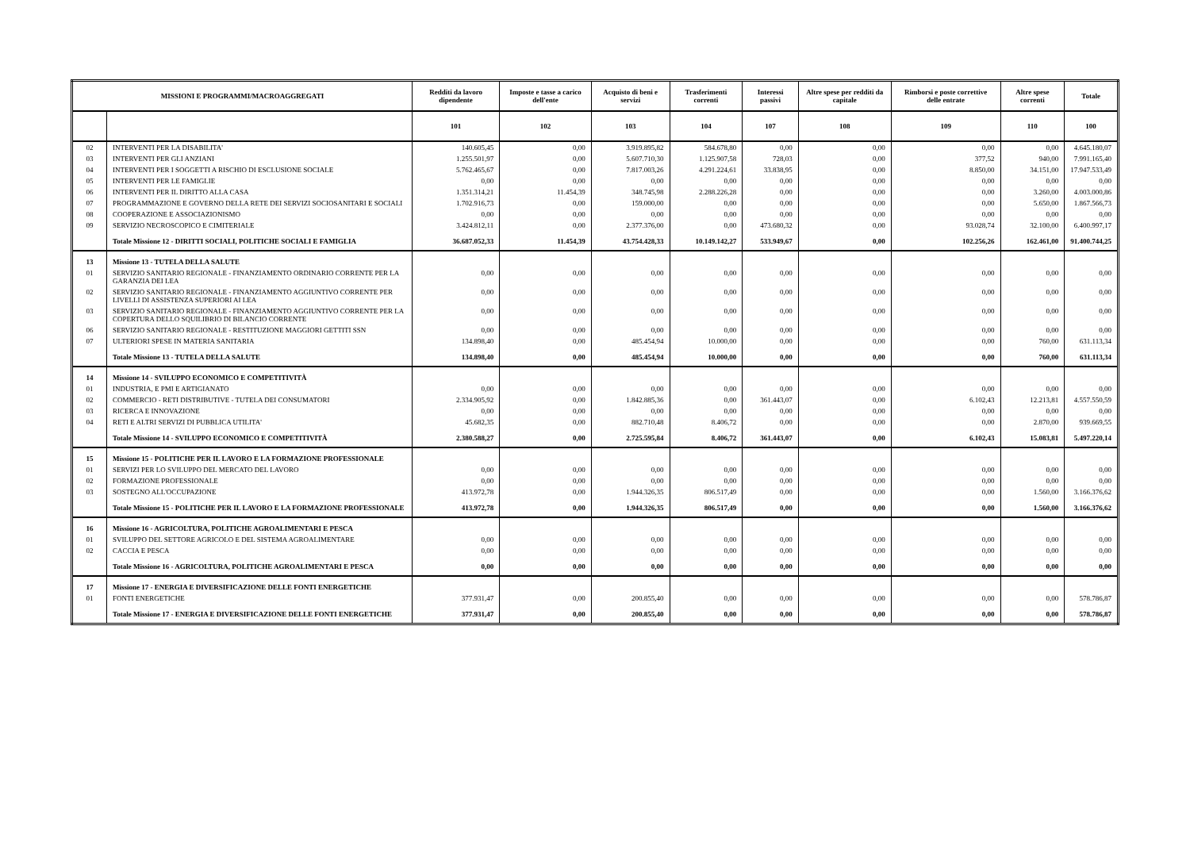| MISSIONI E PROGRAMMI/MACROAGGREGATI | | Redditi da lavoro dipendente | Imposte e tasse a carico dell'ente | Acquisto di beni e servizi | Trasferimenti correnti | Interessi passivi | Altre spese per redditi da capitale | Rimborsi e poste correttive delle entrate | Altre spese correnti | Totale |
| --- | --- | --- | --- | --- | --- | --- | --- | --- | --- | --- |
| | | 101 | 102 | 103 | 104 | 107 | 108 | 109 | 110 | 100 |
| 02 | INTERVENTI PER LA DISABILITA' | 140.605,45 | 0,00 | 3.919.895,82 | 584.678,80 | 0,00 | 0,00 | 0,00 | 0,00 | 4.645.180,07 |
| 03 | INTERVENTI PER GLI ANZIANI | 1.255.501,97 | 0,00 | 5.607.710,30 | 1.125.907,58 | 728,03 | 0,00 | 377,52 | 940,00 | 7.991.165,40 |
| 04 | INTERVENTI PER I SOGGETTI A RISCHIO DI ESCLUSIONE SOCIALE | 5.762.465,67 | 0,00 | 7.817.003,26 | 4.291.224,61 | 33.838,95 | 0,00 | 8.850,00 | 34.151,00 | 17.947.533,49 |
| 05 | INTERVENTI PER LE FAMIGLIE | 0,00 | 0,00 | 0,00 | 0,00 | 0,00 | 0,00 | 0,00 | 0,00 | 0,00 |
| 06 | INTERVENTI PER IL DIRITTO ALLA CASA | 1.351.314,21 | 11.454,39 | 348.745,98 | 2.288.226,28 | 0,00 | 0,00 | 0,00 | 3.260,00 | 4.003.000,86 |
| 07 | PROGRAMMAZIONE E GOVERNO DELLA RETE DEI SERVIZI SOCIOSANITARI E SOCIALI | 1.702.916,73 | 0,00 | 159.000,00 | 0,00 | 0,00 | 0,00 | 0,00 | 5.650,00 | 1.867.566,73 |
| 08 | COOPERAZIONE E ASSOCIAZIONISMO | 0,00 | 0,00 | 0,00 | 0,00 | 0,00 | 0,00 | 0,00 | 0,00 | 0,00 |
| 09 | SERVIZIO NECROSCOPICO E CIMITERIALE | 3.424.812,11 | 0,00 | 2.377.376,00 | 0,00 | 473.680,32 | 0,00 | 93.028,74 | 32.100,00 | 6.400.997,17 |
| | Totale Missione 12 - DIRITTI SOCIALI, POLITICHE SOCIALI E FAMIGLIA | 36.687.052,33 | 11.454,39 | 43.754.428,33 | 10.149.142,27 | 533.949,67 | 0,00 | 102.256,26 | 162.461,00 | 91.400.744,25 |
| 13 | Missione 13 - TUTELA DELLA SALUTE | | | | | | | | | |
| 01 | SERVIZIO SANITARIO REGIONALE - FINANZIAMENTO ORDINARIO CORRENTE PER LA GARANZIA DEI LEA | 0,00 | 0,00 | 0,00 | 0,00 | 0,00 | 0,00 | 0,00 | 0,00 | 0,00 |
| 02 | SERVIZIO SANITARIO REGIONALE - FINANZIAMENTO AGGIUNTIVO CORRENTE PER LIVELLI DI ASSISTENZA SUPERIORI AI LEA | 0,00 | 0,00 | 0,00 | 0,00 | 0,00 | 0,00 | 0,00 | 0,00 | 0,00 |
| 03 | SERVIZIO SANITARIO REGIONALE - FINANZIAMENTO AGGIUNTIVO CORRENTE PER LA COPERTURA DELLO SQUILIBRIO DI BILANCIO CORRENTE | 0,00 | 0,00 | 0,00 | 0,00 | 0,00 | 0,00 | 0,00 | 0,00 | 0,00 |
| 06 | SERVIZIO SANITARIO REGIONALE - RESTITUZIONE MAGGIORI GETTITI SSN | 0,00 | 0,00 | 0,00 | 0,00 | 0,00 | 0,00 | 0,00 | 0,00 | 0,00 |
| 07 | ULTERIORI SPESE IN MATERIA SANITARIA | 134.898,40 | 0,00 | 485.454,94 | 10.000,00 | 0,00 | 0,00 | 0,00 | 760,00 | 631.113,34 |
| | Totale Missione 13 - TUTELA DELLA SALUTE | 134.898,40 | 0,00 | 485.454,94 | 10.000,00 | 0,00 | 0,00 | 0,00 | 760,00 | 631.113,34 |
| 14 | Missione 14 - SVILUPPO ECONOMICO E COMPETITIVITÀ | | | | | | | | | |
| 01 | INDUSTRIA, E PMI E ARTIGIANATO | 0,00 | 0,00 | 0,00 | 0,00 | 0,00 | 0,00 | 0,00 | 0,00 | 0,00 |
| 02 | COMMERCIO - RETI DISTRIBUTIVE - TUTELA DEI CONSUMATORI | 2.334.905,92 | 0,00 | 1.842.885,36 | 0,00 | 361.443,07 | 0,00 | 6.102,43 | 12.213,81 | 4.557.550,59 |
| 03 | RICERCA E INNOVAZIONE | 0,00 | 0,00 | 0,00 | 0,00 | 0,00 | 0,00 | 0,00 | 0,00 | 0,00 |
| 04 | RETI E ALTRI SERVIZI DI PUBBLICA UTILITA' | 45.682,35 | 0,00 | 882.710,48 | 8.406,72 | 0,00 | 0,00 | 0,00 | 2.870,00 | 939.669,55 |
| | Totale Missione 14 - SVILUPPO ECONOMICO E COMPETITIVITÀ | 2.380.588,27 | 0,00 | 2.725.595,84 | 8.406,72 | 361.443,07 | 0,00 | 6.102,43 | 15.083,81 | 5.497.220,14 |
| 15 | Missione 15 - POLITICHE PER IL LAVORO E LA FORMAZIONE PROFESSIONALE | | | | | | | | | |
| 01 | SERVIZI PER LO SVILUPPO DEL MERCATO DEL LAVORO | 0,00 | 0,00 | 0,00 | 0,00 | 0,00 | 0,00 | 0,00 | 0,00 | 0,00 |
| 02 | FORMAZIONE PROFESSIONALE | 0,00 | 0,00 | 0,00 | 0,00 | 0,00 | 0,00 | 0,00 | 0,00 | 0,00 |
| 03 | SOSTEGNO ALL'OCCUPAZIONE | 413.972,78 | 0,00 | 1.944.326,35 | 806.517,49 | 0,00 | 0,00 | 0,00 | 1.560,00 | 3.166.376,62 |
| | Totale Missione 15 - POLITICHE PER IL LAVORO E LA FORMAZIONE PROFESSIONALE | 413.972,78 | 0,00 | 1.944.326,35 | 806.517,49 | 0,00 | 0,00 | 0,00 | 1.560,00 | 3.166.376,62 |
| 16 | Missione 16 - AGRICOLTURA, POLITICHE AGROALIMENTARI E PESCA | | | | | | | | | |
| 01 | SVILUPPO DEL SETTORE AGRICOLO E DEL SISTEMA AGROALIMENTARE | 0,00 | 0,00 | 0,00 | 0,00 | 0,00 | 0,00 | 0,00 | 0,00 | 0,00 |
| 02 | CACCIA E PESCA | 0,00 | 0,00 | 0,00 | 0,00 | 0,00 | 0,00 | 0,00 | 0,00 | 0,00 |
| | Totale Missione 16 - AGRICOLTURA, POLITICHE AGROALIMENTARI E PESCA | 0,00 | 0,00 | 0,00 | 0,00 | 0,00 | 0,00 | 0,00 | 0,00 | 0,00 |
| 17 | Missione 17 - ENERGIA E DIVERSIFICAZIONE DELLE FONTI ENERGETICHE | | | | | | | | | |
| 01 | FONTI ENERGETICHE | 377.931,47 | 0,00 | 200.855,40 | 0,00 | 0,00 | 0,00 | 0,00 | 0,00 | 578.786,87 |
| | Totale Missione 17 - ENERGIA E DIVERSIFICAZIONE DELLE FONTI ENERGETICHE | 377.931,47 | 0,00 | 200.855,40 | 0,00 | 0,00 | 0,00 | 0,00 | 0,00 | 578.786,87 |